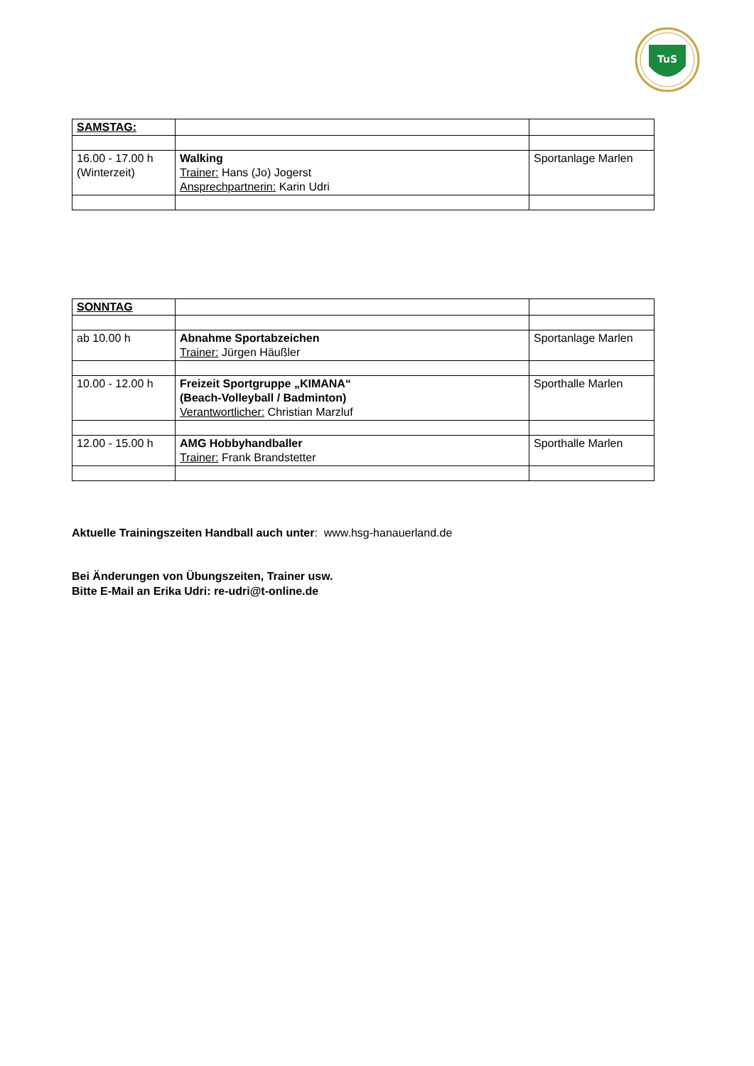TuS
| SAMSTAG: | | |
| 16.00 - 17.00 h (Winterzeit) | Walking Trainer: Hans (Jo) Jogerst Ansprechpartnerin: Karin Udri | Sportanlage Marlen |
| SONNTAG | | |
| ab 10.00 h | Abnahme Sportabzeichen Trainer: Jürgen Häußler | Sportanlage Marlen |
| 10.00 - 12.00 h | Freizeit Sportgruppe „KIMANA“ (Beach-Volleyball / Badminton) Verantwortlicher: Christian Marzluf | Sporthalle Marlen |
| 12.00 - 15.00 h | AMG Hobbyhandballer Trainer: Frank Brandstetter | Sporthalle Marlen |
Aktuelle Trainingszeiten Handball auch unter: www.hsg-hanauerland.de
Bei Änderungen von Übungszeiten, Trainer usw.
Bitte E-Mail an Erika Udri: re-udri@t-online.de